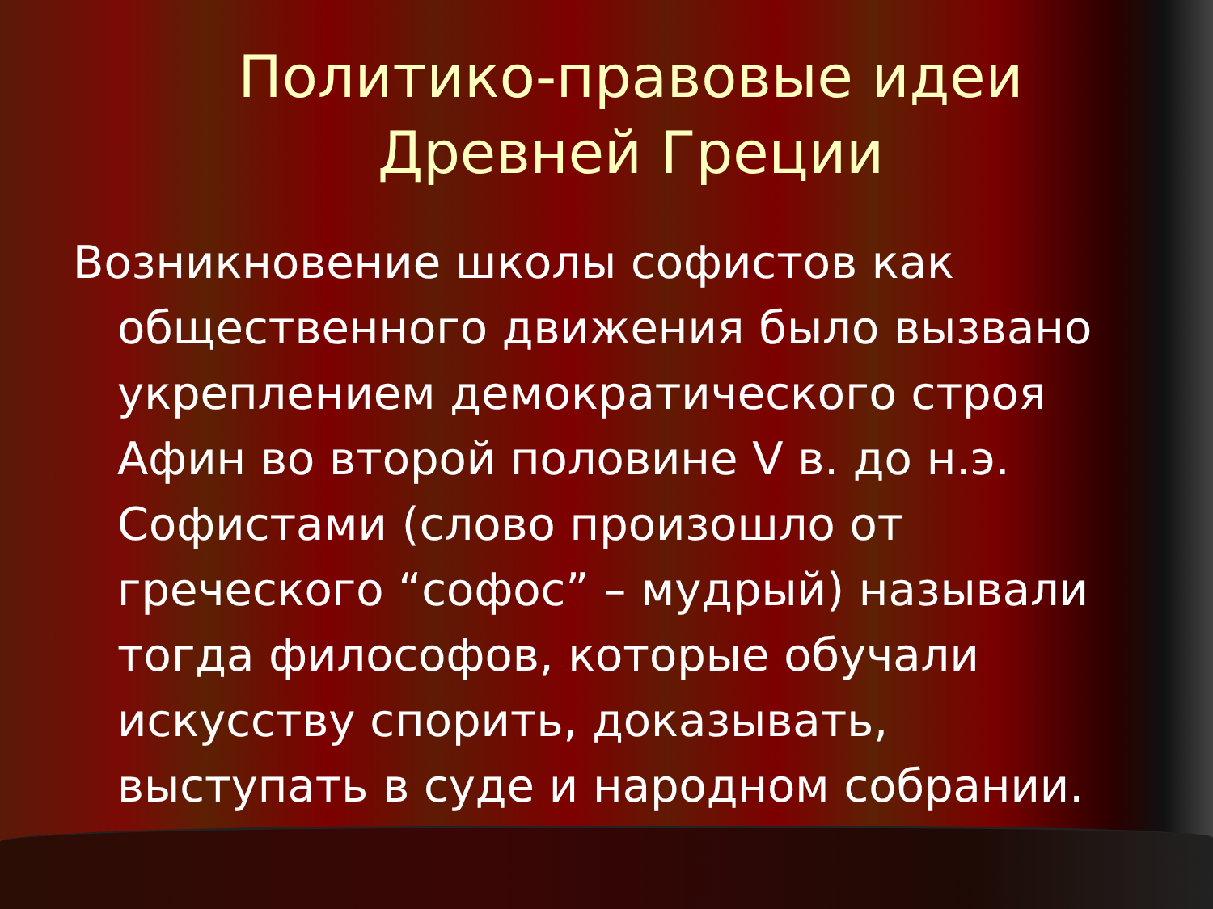Политико-правовые идеи Древней Греции
Возникновение школы софистов как общественного движения было вызвано укреплением демократического строя Афин во второй половине V в. до н.э. Софистами (слово произошло от греческого “софос” – мудрый) называли тогда философов, которые обучали искусству спорить, доказывать, выступать в суде и народном собрании.